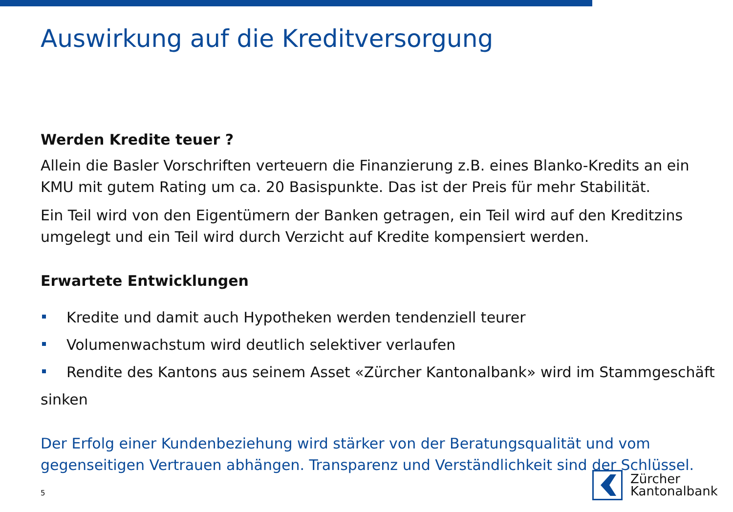Auswirkung auf die Kreditversorgung
Werden Kredite teuer ?
Allein die Basler Vorschriften verteuern die Finanzierung z.B. eines Blanko-Kredits an ein KMU mit gutem Rating um ca. 20 Basispunkte. Das ist der Preis für mehr Stabilität.
Ein Teil wird von den Eigentümern der Banken getragen, ein Teil wird auf den Kreditzins umgelegt und ein Teil wird durch Verzicht auf Kredite kompensiert werden.
Erwartete Entwicklungen
Kredite und damit auch Hypotheken werden tendenziell teurer
Volumenwachstum wird deutlich selektiver verlaufen
Rendite des Kantons aus seinem Asset «Zürcher Kantonalbank» wird im Stammgeschäft sinken
Der Erfolg einer Kundenbeziehung wird stärker von der Beratungsqualität und vom gegenseitigen Vertrauen abhängen. Transparenz und Verständlichkeit sind der Schlüssel.
5
Zürcher
Kantonalbank